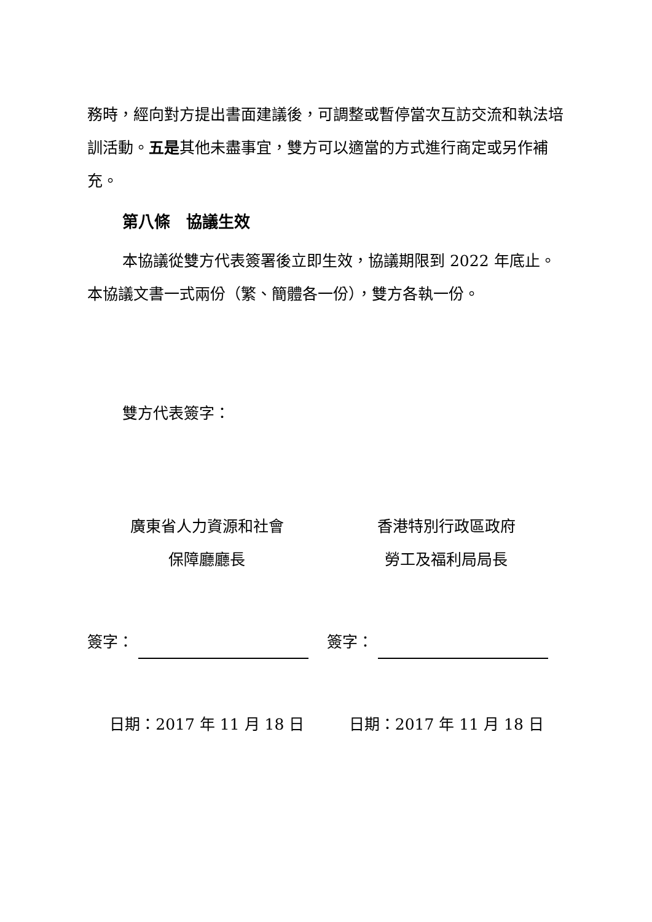務時，經向對方提出書面建議後，可調整或暫停當次互訪交流和執法培訓活動。五是其他未盡事宜，雙方可以適當的方式進行商定或另作補充。
第八條　協議生效
本協議從雙方代表簽署後立即生效，協議期限到 2022 年底止。本協議文書一式兩份（繁、簡體各一份），雙方各執一份。
雙方代表簽字：
廣東省人力資源和社會
保障廳廳長
香港特別行政區政府
勞工及福利局局長
簽字： 簽字：
日期：2017 年 11 月 18 日 日期：2017 年 11 月 18 日